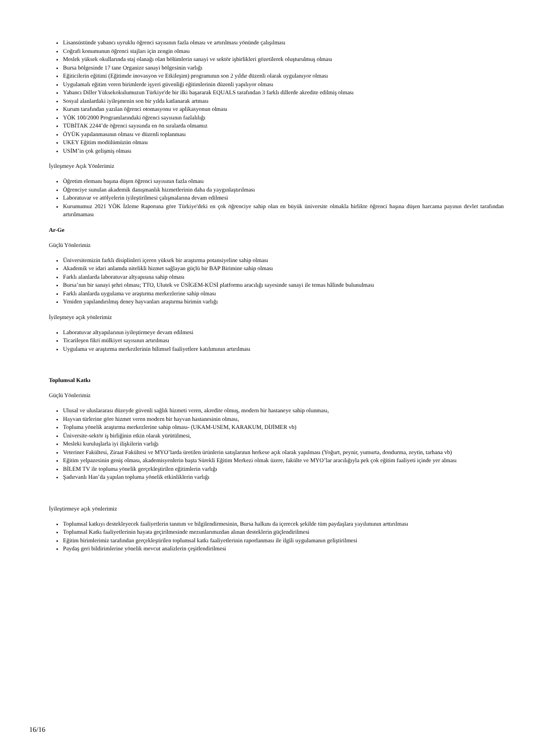Lisansüstünde yabancı uyruklu öğrenci sayısının fazla olması ve artırılması yönünde çalışılması
Coğrafi konumunun öğrenci stajları için zengin olması
Meslek yüksek okullarında staj olanağı olan bölümlerin sanayi ve sektör işbirlikleri gözetilerek oluşturulmuş olması
Bursa bölgesinde 17 tane Organize sanayi bölgesinin varlığı
Eğiticilerin eğitimi (Eğitimde inovasyon ve Etkileşim) programının son 2 yıldır düzenli olarak uygulanıyor olması
Uygulamalı eğitim veren birimlerde işyeri güvenliği eğitimlerinin düzenli yapılıyor olması
Yabancı Diller Yüksekokulumuzun Türkiye'de bir ilki başararak EQUALS tarafından 3 farklı dillerde akredite edilmiş olması
Sosyal alanlardaki iyileşmenin son bir yılda katlanarak artması
Kurum tarafından yazılan öğrenci otomasyonu ve aplikasyonun olması
YÖK 100/2000 Programlarındaki öğrenci sayısının fazlalılığı
TÜBİTAK 2244’de öğrenci sayısında en ön sıralarda olmamız
ÖYÜK yapılanmasının olması ve düzenli toplanması
UKEY Eğitim modülümüzün olması
USİM’in çok gelişmiş olması
İyileşmeye Açık Yönlerimiz
Öğretim elemanı başına düşen öğrenci sayısının fazla olması
Öğrenciye sunulan akademik danışmanlık hizmetlerinin daha da yaygınlaştırılması
Laboratuvar ve atölyelerin iyileştirilmesi çalışmalarına devam edilmesi
Kurumumuz 2021 YÖK İzleme Raporuna göre Türkiye'deki en çok öğrenciye sahip olan en büyük üniversite olmakla birlikte öğrenci başına düşen harcama payının devlet tarafından artırılmaması
Ar-Ge
Güçlü Yönlerimiz
Üniversitemizin farklı disiplinleri içeren yüksek bir araştırma potansiyeline sahip olması
Akademik ve idari anlamda nitelikli hizmet sağlayan güçlü bir BAP Birimine sahip olması
Farklı alanlarda laboratuvar altyapısına sahip olması
Bursa’nın bir sanayi şehri olması; TTO, Ulutek ve ÜSİGEM-KÜSİ platformu aracılığı sayesinde sanayi ile temas hâlinde bulunulması
Farklı alanlarda uygulama ve araştırma merkezlerine sahip olması
Yeniden yapılandırılmış deney hayvanları araştırma birimin varlığı
İyileşmeye açık yönlerimiz
Laboratuvar altyapılarının iyileştirmeye devam edilmesi
Ticarileşen fikri mülkiyet sayısının artırılması
Uygulama ve araştırma merkezlerinin bilimsel faaliyetlere katılımının artırılması
Toplumsal Katkı
Güçlü Yönlerimiz
Ulusal ve uluslararası düzeyde güvenli sağlık hizmeti veren, akredite olmuş, modern bir hastaneye sahip olunması,
Hayvan türlerine göre hizmet veren modern bir hayvan hastanesinin olması,
Topluma yönelik araştırma merkezlerine sahip olması- (UKAM-USEM, KARAKUM, DİJİMER vb)
Üniversite-sektör iş birliğinin etkin olarak yürütülmesi,
Mesleki kuruluşlarla iyi ilişkilerin varlığı
Veteriner Fakültesi, Ziraat Fakültesi ve MYO’larda üretilen ürünlerin satışlarının herkese açık olarak yapılması (Yoğurt, peynir, yumurta, dondurma, zeytin, tarhana vb)
Eğitim yelpazesinin geniş olması, akademisyenlerin başta Sürekli Eğitim Merkezi olmak üzere, fakülte ve MYO’lar aracılığıyla pek çok eğitim faaliyeti içinde yer alması
BİLEM TV ile topluma yönelik gerçekleştirilen eğitimlerin varlığı
Şadırvanlı Han’da yapılan topluma yönelik etkinliklerin varlığı
İyileştirmeye açık yönlerimiz
Toplumsal katkıyı destekleyecek faaliyetlerin tanıtım ve bilgilendirmesinin, Bursa halkını da içerecek şekilde tüm paydaşlara yayılımının arttırılması
Toplumsal Katkı faaliyetlerinin hayata geçirilmesinde mezunlarımızdan alınan desteklerin güçlendirilmesi
Eğitim birimlerimiz tarafından gerçekleştirilen toplumsal katkı faaliyetlerinin raporlanması ile ilgili uygulamanın geliştirilmesi
Paydaş geri bildirimlerine yönelik mevcut analizlerin çeşitlendirilmesi
16/16